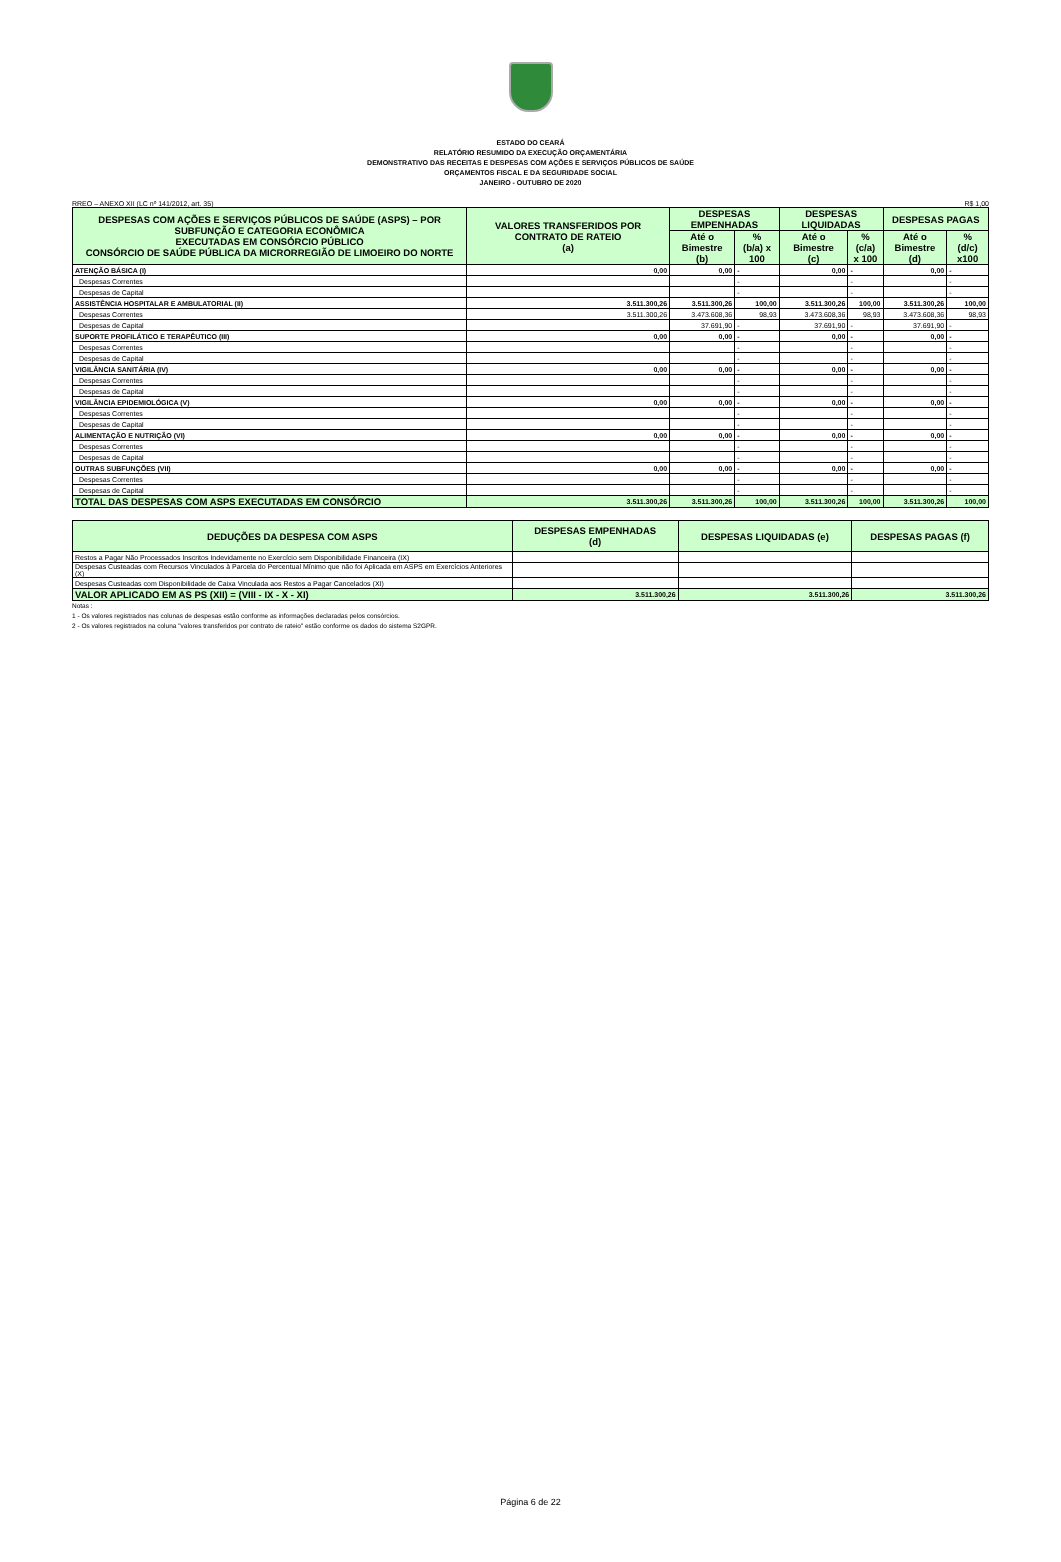ESTADO DO CEARÁ
RELATÓRIO RESUMIDO DA EXECUÇÃO ORÇAMENTÁRIA
DEMONSTRATIVO DAS RECEITAS E DESPESAS COM AÇÕES E SERVIÇOS PÚBLICOS DE SAÚDE
ORÇAMENTOS FISCAL E DA SEGURIDADE SOCIAL
JANEIRO - OUTUBRO DE 2020
RREO – ANEXO XII (LC nº 141/2012, art. 35) R$ 1,00
| DESPESAS COM AÇÕES E SERVIÇOS PÚBLICOS DE SAÚDE (ASPS) – POR SUBFUNÇÃO E CATEGORIA ECONÔMICA EXECUTADAS EM CONSÓRCIO PÚBLICO CONSÓRCIO DE SAÚDE PÚBLICA DA MICRORREGIÃO DE LIMOEIRO DO NORTE | VALORES TRANSFERIDOS POR CONTRATO DE RATEIO (a) | DESPESAS EMPENHADAS | | DESPESAS LIQUIDADAS | | DESPESAS PAGAS | |
| --- | --- | --- | --- | --- | --- | --- | --- |
| | | Até o Bimestre (b) | % (b/a) x 100 | Até o Bimestre (c) | % (c/a) x 100 | Até o Bimestre (d) | % (d/c) x100 |
| ATENÇÃO BÁSICA (I) | 0,00 | 0,00 | - | 0,00 | - | 0,00 | - |
| Despesas Correntes | | | - | | - | | - |
| Despesas de Capital | | | - | | - | | - |
| ASSISTÊNCIA HOSPITALAR E AMBULATORIAL (II) | 3.511.300,26 | 3.511.300,26 | 100,00 | 3.511.300,26 | 100,00 | 3.511.300,26 | 100,00 |
| Despesas Correntes | 3.511.300,26 | 3.473.608,36 | 98,93 | 3.473.608,36 | 98,93 | 3.473.608,36 | 98,93 |
| Despesas de Capital | | 37.691,90 | - | 37.691,90 | - | 37.691,90 | - |
| SUPORTE PROFILÁTICO E TERAPÊUTICO (III) | 0,00 | 0,00 | - | 0,00 | - | 0,00 | - |
| Despesas Correntes | | | - | | - | | - |
| Despesas de Capital | | | - | | - | | - |
| VIGILÂNCIA SANITÁRIA (IV) | 0,00 | 0,00 | - | 0,00 | - | 0,00 | - |
| Despesas Correntes | | | - | | - | | - |
| Despesas de Capital | | | - | | - | | - |
| VIGILÂNCIA EPIDEMIOLÓGICA (V) | 0,00 | 0,00 | - | 0,00 | - | 0,00 | - |
| Despesas Correntes | | | - | | - | | - |
| Despesas de Capital | | | - | | - | | - |
| ALIMENTAÇÃO E NUTRIÇÃO (VI) | 0,00 | 0,00 | - | 0,00 | - | 0,00 | - |
| Despesas Correntes | | | - | | - | | - |
| Despesas de Capital | | | - | | - | | - |
| OUTRAS SUBFUNÇÕES (VII) | 0,00 | 0,00 | - | 0,00 | - | 0,00 | - |
| Despesas Correntes | | | - | | - | | - |
| Despesas de Capital | | | - | | - | | - |
| TOTAL DAS DESPESAS COM ASPS EXECUTADAS EM CONSÓRCIO | 3.511.300,26 | 3.511.300,26 | 100,00 | 3.511.300,26 | 100,00 | 3.511.300,26 | 100,00 |
| DEDUÇÕES DA DESPESA COM ASPS | DESPESAS EMPENHADAS (d) | DESPESAS LIQUIDADAS (e) | DESPESAS PAGAS (f) |
| --- | --- | --- | --- |
| Restos a Pagar Não Processados Inscritos Indevidamente no Exercício sem Disponibilidade Financeira (IX) | | | |
| Despesas Custeadas com Recursos Vinculados à Parcela do Percentual Mínimo que não foi Aplicada em ASPS em Exercícios Anteriores (X) | | | |
| Despesas Custeadas com Disponibilidade de Caixa Vinculada aos Restos a Pagar Cancelados (XI) | | | |
| VALOR APLICADO EM AS PS (XII) = (VIII - IX - X - XI) | 3.511.300,26 | 3.511.300,26 | 3.511.300,26 |
Notas :
1 - Os valores registrados nas colunas de despesas estão conforme as informações declaradas pelos consórcios.
2 - Os valores registrados na coluna "valores transferidos por contrato de rateio" estão conforme os dados do sistema S2GPR.
Página 6 de 22